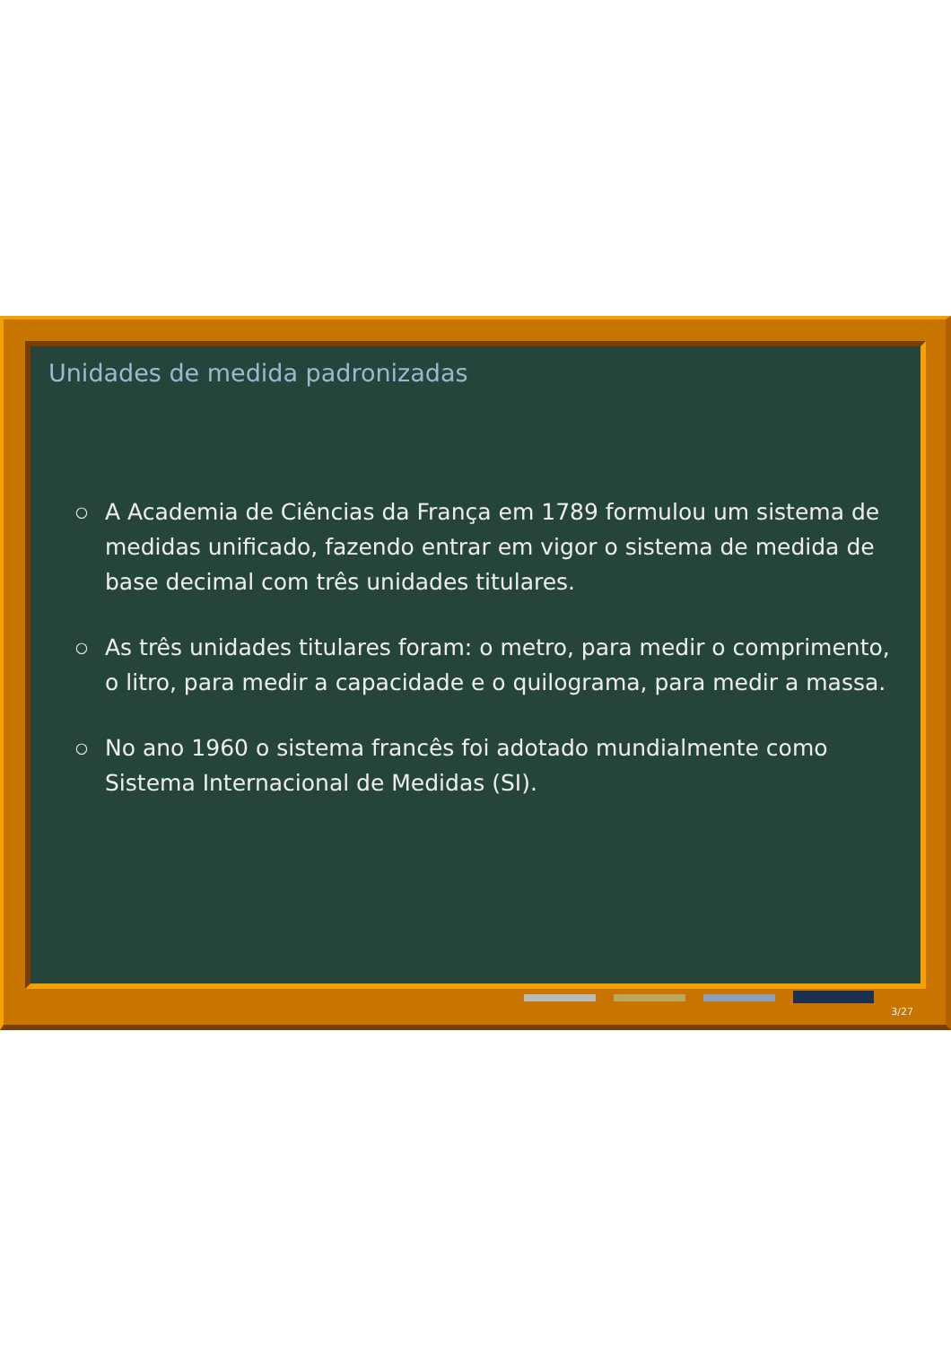Unidades de medida padronizadas
○ A Academia de Ciências da França em 1789 formulou um sistema de medidas unificado, fazendo entrar em vigor o sistema de medida de base decimal com três unidades titulares.
○ As três unidades titulares foram: o metro, para medir o comprimento, o litro, para medir a capacidade e o quilograma, para medir a massa.
○ No ano 1960 o sistema francês foi adotado mundialmente como Sistema Internacional de Medidas (SI).
3/27